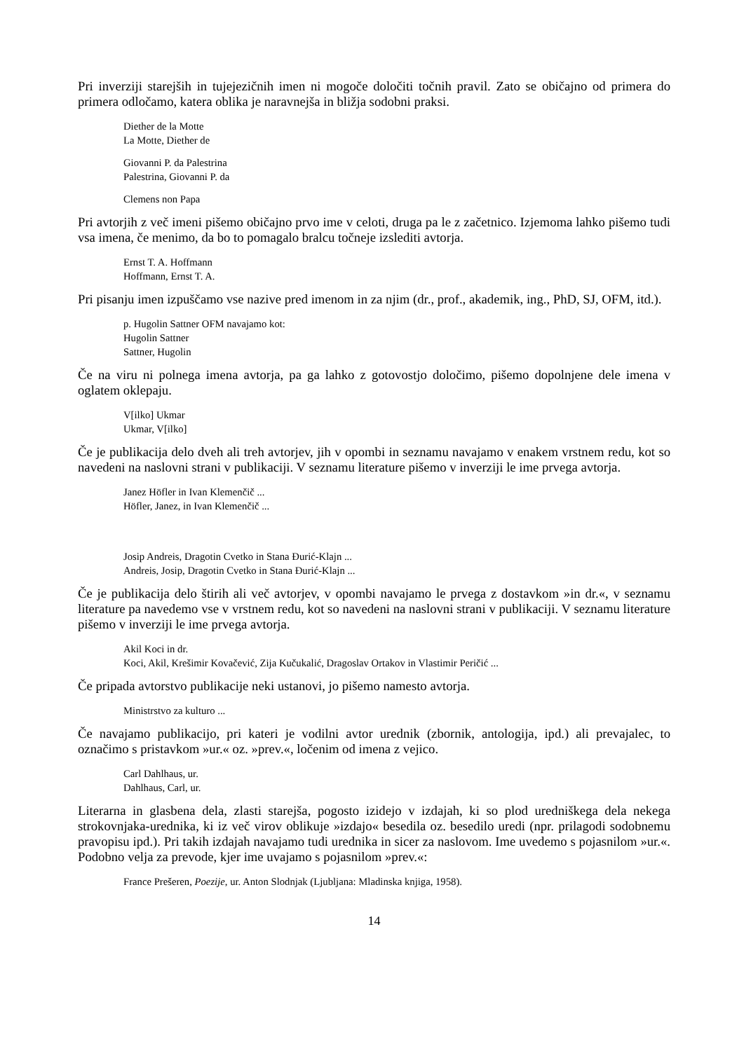Pri inverziji starejših in tujejezičnih imen ni mogoče določiti točnih pravil. Zato se običajno od primera do primera odločamo, katera oblika je naravnejša in bližja sodobni praksi.
Diether de la Motte
La Motte, Diether de
Giovanni P. da Palestrina
Palestrina, Giovanni P. da
Clemens non Papa
Pri avtorjih z več imeni pišemo običajno prvo ime v celoti, druga pa le z začetnico. Izjemoma lahko pišemo tudi vsa imena, če menimo, da bo to pomagalo bralcu točneje izslediti avtorja.
Ernst T. A. Hoffmann
Hoffmann, Ernst T. A.
Pri pisanju imen izpuščamo vse nazive pred imenom in za njim (dr., prof., akademik, ing., PhD, SJ, OFM, itd.).
p. Hugolin Sattner OFM navajamo kot:
Hugolin Sattner
Sattner, Hugolin
Če na viru ni polnega imena avtorja, pa ga lahko z gotovostjo določimo, pišemo dopolnjene dele imena v oglatem oklepaju.
V[ilko] Ukmar
Ukmar, V[ilko]
Če je publikacija delo dveh ali treh avtorjev, jih v opombi in seznamu navajamo v enakem vrstnem redu, kot so navedeni na naslovni strani v publikaciji. V seznamu literature pišemo v inverziji le ime prvega avtorja.
Janez Höfler in Ivan Klemenčič ...
Höfler, Janez, in Ivan Klemenčič ...
Josip Andreis, Dragotin Cvetko in Stana Đurić-Klajn ...
Andreis, Josip, Dragotin Cvetko in Stana Đurić-Klajn ...
Če je publikacija delo štirih ali več avtorjev, v opombi navajamo le prvega z dostavkom »in dr.«, v seznamu literature pa navedemo vse v vrstnem redu, kot so navedeni na naslovni strani v publikaciji. V seznamu literature pišemo v inverziji le ime prvega avtorja.
Akil Koci in dr.
Koci, Akil, Krešimir Kovačević, Zija Kučukalić, Dragoslav Ortakov in Vlastimir Peričić ...
Če pripada avtorstvo publikacije neki ustanovi, jo pišemo namesto avtorja.
Ministrstvo za kulturo ...
Če navajamo publikacijo, pri kateri je vodilni avtor urednik (zbornik, antologija, ipd.) ali prevajalec, to označimo s pristavkom »ur.« oz. »prev.«, ločenim od imena z vejico.
Carl Dahlhaus, ur.
Dahlhaus, Carl, ur.
Literarna in glasbena dela, zlasti starejša, pogosto izidejo v izdajah, ki so plod uredniškega dela nekega strokovnjaka-urednika, ki iz več virov oblikuje »izdajo« besedila oz. besedilo uredi (npr. prilagodi sodobnemu pravopisu ipd.). Pri takih izdajah navajamo tudi urednika in sicer za naslovom. Ime uvedemo s pojasnilom »ur.«. Podobno velja za prevode, kjer ime uvajamo s pojasnilom »prev.«:
France Prešeren, Poezije, ur. Anton Slodnjak (Ljubljana: Mladinska knjiga, 1958).
14